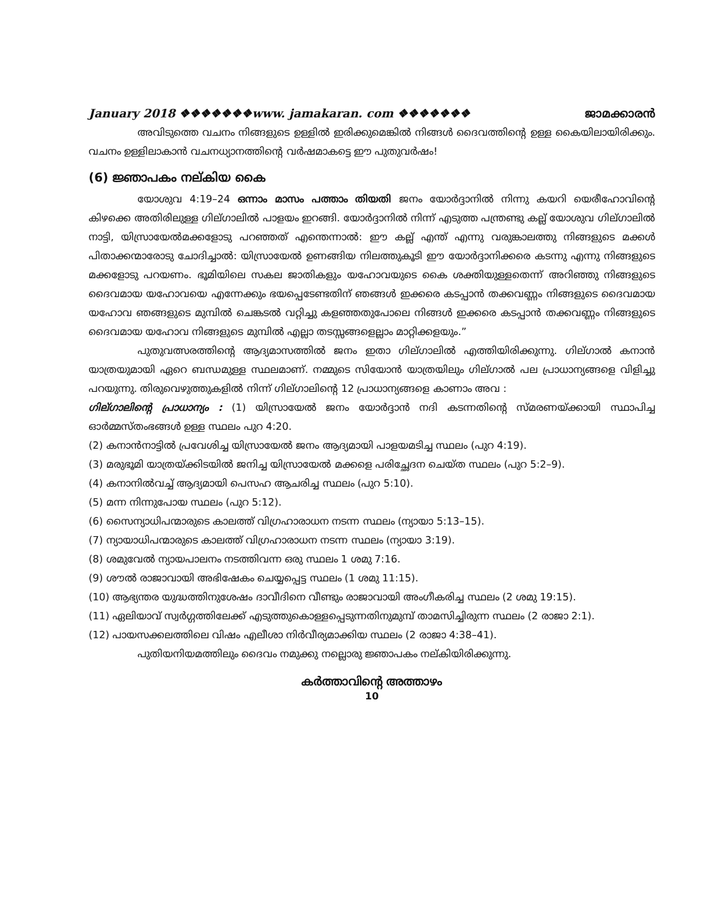January 2018 ❖❖❖❖❖❖❖www. jamakaran. com ❖❖❖❖❖❖❖ ജാമക്കാരൻ
അവിടുത്തെ വചനം നിങ്ങളുടെ ഉള്ളിൽ ഇരിക്കുമെങ്കിൽ നിങ്ങൾ ദൈവത്തിന്റെ ഉള്ള കൈയിലായിരിക്കും. വചനം ഉള്ളിലാകാൻ വചനധ്യാനത്തിന്റെ വർഷമാകട്ടെ ഈ പുതുവർഷം!
(6) ജ്ഞാപകം നല്കിയ കൈ
യോശുവ 4:19–24 ഒന്നാം മാസം പത്താം തിയതി ജനം യോർദ്ദാനിൽ നിന്നു കയറി യെരീഹോവിന്റെ കിഴക്കെ അതിരിലുള്ള ഗില്ഗാലിൽ പാളയം ഇറങ്ങി. യോർദ്ദാനിൽ നിന്ന് എടുത്ത പന്ത്രണ്ടു കല്ല് യോശുവ ഗില്ഗാലിൽ നാട്ടി, യിസ്രായേൽമക്കളോടു പറഞ്ഞത് എന്തെന്നാൽ: ഈ കല്ല് എന്ത് എന്നു വരുങ്കാലത്തു നിങ്ങളുടെ മക്കൾ പിതാക്കന്മാരോടു ചോദിച്ചാൽ: യിസ്രായേൽ ഉണങ്ങിയ നിലത്തുകൂടി ഈ യോർദ്ദാനിക്കരെ കടന്നു എന്നു നിങ്ങളുടെ മക്കളോടു പറയണം. ഭൂമിയിലെ സകല ജാതികളും യഹോവയുടെ കൈ ശക്തിയുള്ളതെന്ന് അറിഞ്ഞു നിങ്ങളുടെ ദൈവമായ യഹോവയെ എന്നേക്കും ഭയപ്പെടേണ്ടതിന് ഞങ്ങൾ ഇക്കരെ കടപ്പാൻ തക്കവണ്ണം നിങ്ങളുടെ ദൈവമായ യഹോവ ഞങ്ങളുടെ മുമ്പിൽ ചെങ്കടൽ വറ്റിച്ചു കളഞ്ഞതുപോലെ നിങ്ങൾ ഇക്കരെ കടപ്പാൻ തക്കവണ്ണം നിങ്ങളുടെ ദൈവമായ യഹോവ നിങ്ങളുടെ മുമ്പിൽ എല്ലാ തടസ്സങ്ങളെല്ലാം മാറ്റിക്കളയും.”
പുതുവത്സരത്തിന്റെ ആദ്യമാസത്തിൽ ജനം ഇതാ ഗില്ഗാലിൽ എത്തിയിരിക്കുന്നു. ഗില്ഗാൽ കനാൻ യാത്രയുമായി ഏറെ ബന്ധമുള്ള സ്ഥലമാണ്. നമ്മുടെ സിയോൻ യാത്രയിലും ഗില്ഗാൽ പല പ്രാധാന്യങ്ങളെ വിളിച്ചു പറയുന്നു. തിരുവെഴുത്തുകളിൽ നിന്ന് ഗില്ഗാലിന്റെ 12 പ്രാധാന്യങ്ങളെ കാണാം അവ :
ഗില്ഗാലിന്റെ പ്രാധാന്യം : (1) യിസ്രായേൽ ജനം യോർദ്ദാൻ നദി കടന്നതിന്റെ സ്മരണയ്ക്കായി സ്ഥാപിച്ച ഓർമ്മസ്തംഭങ്ങൾ ഉള്ള സ്ഥലം പുറ 4:20.
(2) കനാൻനാട്ടിൽ പ്രവേശിച്ച യിസ്രായേൽ ജനം ആദ്യമായി പാളയമടിച്ച സ്ഥലം (പുറ 4:19).
(3) മരുഭൂമി യാത്രയ്ക്കിടയിൽ ജനിച്ച യിസ്രായേൽ മക്കളെ പരിച്ഛേദന ചെയ്ത സ്ഥലം (പുറ 5:2–9).
(4) കനാനിൽവച്ച് ആദ്യമായി പെസഹ ആചരിച്ച സ്ഥലം (പുറ 5:10).
(5) മന്ന നിന്നുപോയ സ്ഥലം (പുറ 5:12).
(6) സൈന്യാധിപന്മാരുടെ കാലത്ത് വിഗ്രഹാരാധന നടന്ന സ്ഥലം (ന്യായാ 5:13–15).
(7) ന്യായാധിപന്മാരുടെ കാലത്ത് വിഗ്രഹാരാധന നടന്ന സ്ഥലം (ന്യായാ 3:19).
(8) ശമുവേൽ ന്യായപാലനം നടത്തിവന്ന ഒരു സ്ഥലം 1 ശമു 7:16.
(9) ശൗൽ രാജാവായി അഭിഷേകം ചെയ്യപ്പെട്ട സ്ഥലം (1 ശമു 11:15).
(10) ആഭ്യന്തര യുദ്ധത്തിനുശേഷം ദാവീദിനെ വീണ്ടും രാജാവായി അംഗീകരിച്ച സ്ഥലം (2 ശമു 19:15).
(11) ഏലിയാവ് സ്വർഗ്ഗത്തിലേക്ക് എടുത്തുകൊള്ളപ്പെടുന്നതിനുമുമ്പ് താമസിച്ചിരുന്ന സ്ഥലം (2 രാജാ 2:1).
(12) പായസക്കലത്തിലെ വിഷം എലീശാ നിർവീര്യമാക്കിയ സ്ഥലം (2 രാജാ 4:38–41).
പുതിയനിയമത്തിലും ദൈവം നമുക്കു നല്ലൊരു ജ്ഞാപകം നല്കിയിരിക്കുന്നു.
കർത്താവിന്റെ അത്താഴം
10